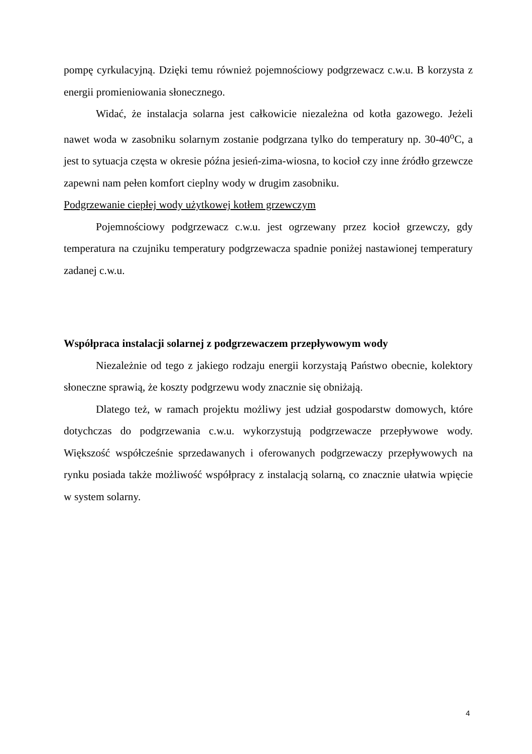pompę cyrkulacyjną. Dzięki temu również pojemnościowy podgrzewacz c.w.u. B korzysta z energii promieniowania słonecznego.
Widać, że instalacja solarna jest całkowicie niezależna od kotła gazowego. Jeżeli nawet woda w zasobniku solarnym zostanie podgrzana tylko do temperatury np. 30-40<sup>o</sup>C, a jest to sytuacja częsta w okresie późna jesień-zima-wiosna, to kocioł czy inne źródło grzewcze zapewni nam pełen komfort cieplny wody w drugim zasobniku.
Podgrzewanie ciepłej wody użytkowej kotłem grzewczym
Pojemnościowy podgrzewacz c.w.u. jest ogrzewany przez kocioł grzewczy, gdy temperatura na czujniku temperatury podgrzewacza spadnie poniżej nastawionej temperatury zadanej c.w.u.
Współpraca instalacji solarnej z podgrzewaczem przepływowym wody
Niezależnie od tego z jakiego rodzaju energii korzystają Państwo obecnie, kolektory słoneczne sprawią, że koszty podgrzewu wody znacznie się obniżają.
Dlatego też, w ramach projektu możliwy jest udział gospodarstw domowych, które dotychczas do podgrzewania c.w.u. wykorzystują podgrzewacze przepływowe wody. Większość współcześnie sprzedawanych i oferowanych podgrzewaczy przepływowych na rynku posiada także możliwość współpracy z instalacją solarną, co znacznie ułatwia wpięcie w system solarny.
4